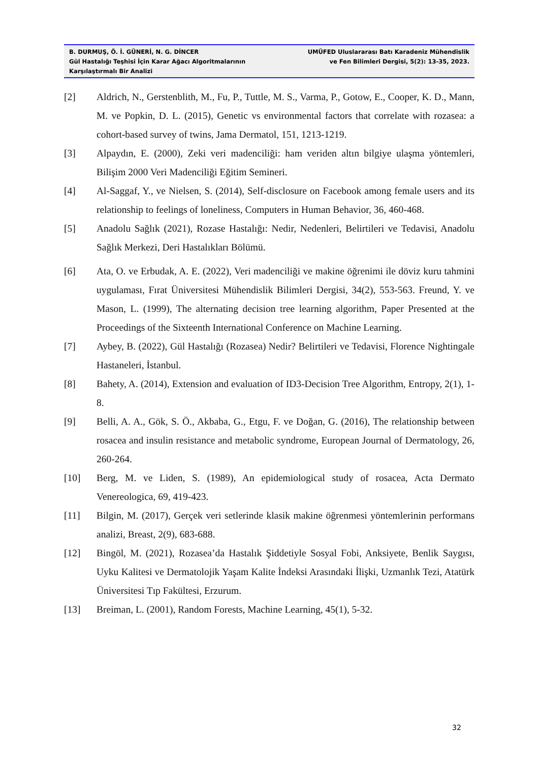B. DURMUŞ, Ö. İ. GÜNERİ, N. G. DİNCER
Gül Hastalığı Teşhisi İçin Karar Ağacı Algoritmalarının
Karşılaştırmalı Bir Analizi
UMÜFED Uluslararası Batı Karadeniz Mühendislik
ve Fen Bilimleri Dergisi, 5(2): 13-35, 2023.
[2] Aldrich, N., Gerstenblith, M., Fu, P., Tuttle, M. S., Varma, P., Gotow, E., Cooper, K. D., Mann, M. ve Popkin, D. L. (2015), Genetic vs environmental factors that correlate with rozasea: a cohort-based survey of twins, Jama Dermatol, 151, 1213-1219.
[3] Alpaydın, E. (2000), Zeki veri madenciliği: ham veriden altın bilgiye ulaşma yöntemleri, Bilişim 2000 Veri Madenciliği Eğitim Semineri.
[4] Al-Saggaf, Y., ve Nielsen, S. (2014), Self-disclosure on Facebook among female users and its relationship to feelings of loneliness, Computers in Human Behavior, 36, 460-468.
[5] Anadolu Sağlık (2021), Rozase Hastalığı: Nedir, Nedenleri, Belirtileri ve Tedavisi, Anadolu Sağlık Merkezi, Deri Hastalıkları Bölümü.
[6] Ata, O. ve Erbudak, A. E. (2022), Veri madenciliği ve makine öğrenimi ile döviz kuru tahmini uygulaması, Fırat Üniversitesi Mühendislik Bilimleri Dergisi, 34(2), 553-563. Freund, Y. ve Mason, L. (1999), The alternating decision tree learning algorithm, Paper Presented at the Proceedings of the Sixteenth International Conference on Machine Learning.
[7] Aybey, B. (2022), Gül Hastalığı (Rozasea) Nedir? Belirtileri ve Tedavisi, Florence Nightingale Hastaneleri, İstanbul.
[8] Bahety, A. (2014), Extension and evaluation of ID3-Decision Tree Algorithm, Entropy, 2(1), 1-8.
[9] Belli, A. A., Gök, S. Ö., Akbaba, G., Etgu, F. ve Doğan, G. (2016), The relationship between rosacea and insulin resistance and metabolic syndrome, European Journal of Dermatology, 26, 260-264.
[10] Berg, M. ve Liden, S. (1989), An epidemiological study of rosacea, Acta Dermato Venereologica, 69, 419-423.
[11] Bilgin, M. (2017), Gerçek veri setlerinde klasik makine öğrenmesi yöntemlerinin performans analizi, Breast, 2(9), 683-688.
[12] Bingöl, M. (2021), Rozasea’da Hastalık Şiddetiyle Sosyal Fobi, Anksiyete, Benlik Saygısı, Uyku Kalitesi ve Dermatolojik Yaşam Kalite İndeksi Arasındaki İlişki, Uzmanlık Tezi, Atatürk Üniversitesi Tıp Fakültesi, Erzurum.
[13] Breiman, L. (2001), Random Forests, Machine Learning, 45(1), 5-32.
32